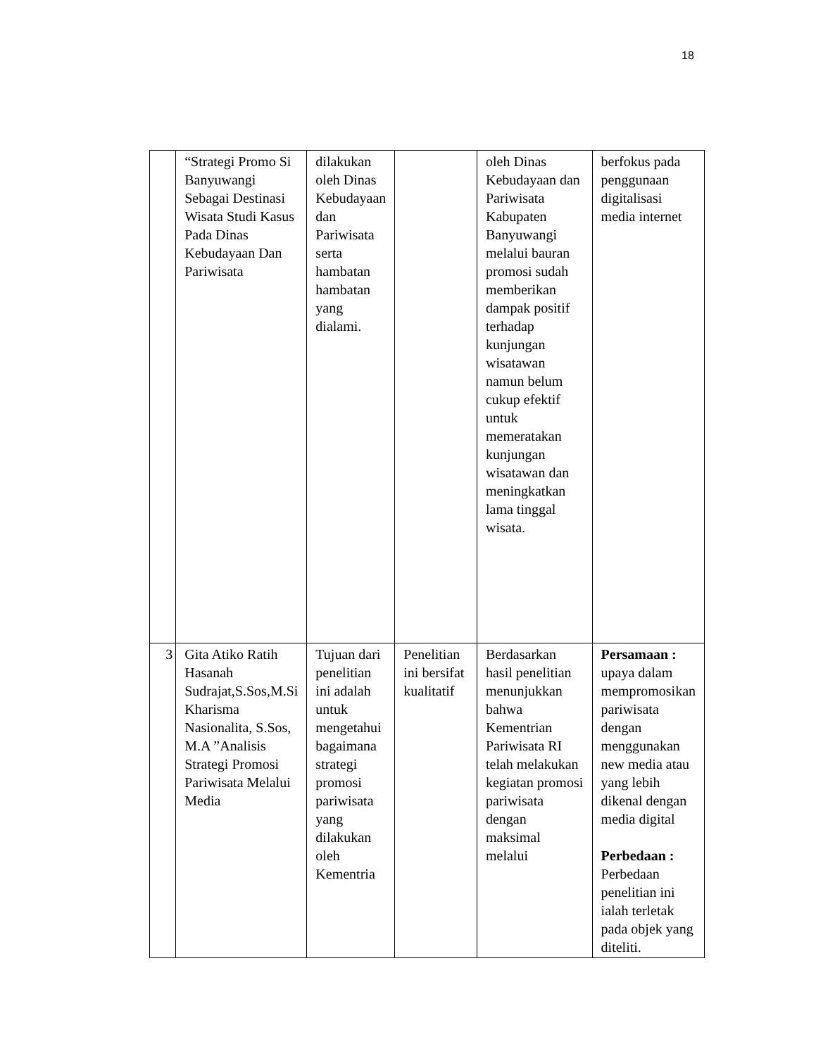18
| | “Strategi Promo Si Banyuwangi Sebagai Destinasi Wisata Studi Kasus Pada Dinas Kebudayaan Dan Pariwisata | dilakukan oleh Dinas Kebudayaan dan Pariwisata serta hambatan hambatan yang dialami. | | oleh Dinas Kebudayaan dan Pariwisata Kabupaten Banyuwangi melalui bauran promosi sudah memberikan dampak positif terhadap kunjungan wisatawan namun belum cukup efektif untuk memeratakan kunjungan wisatawan dan meningkatkan lama tinggal wisata. | berfokus pada penggunaan digitalisasi media internet |
| 3 | Gita Atiko Ratih Hasanah Sudrajat,S.Sos,M.Si Kharisma Nasionalita, S.Sos, M.A ”Analisis Strategi Promosi Pariwisata Melalui Media | Tujuan dari penelitian ini adalah untuk mengetahui bagaimana strategi promosi pariwisata yang dilakukan oleh Kementria | Penelitian ini bersifat kualitatif | Berdasarkan hasil penelitian menunjukkan bahwa Kementrian Pariwisata RI telah melakukan kegiatan promosi pariwisata dengan maksimal melalui | Persamaan : upaya dalam mempromosikan pariwisata dengan menggunakan new media atau yang lebih dikenal dengan media digital Perbedaan : Perbedaan penelitian ini ialah terletak pada objek yang diteliti. |